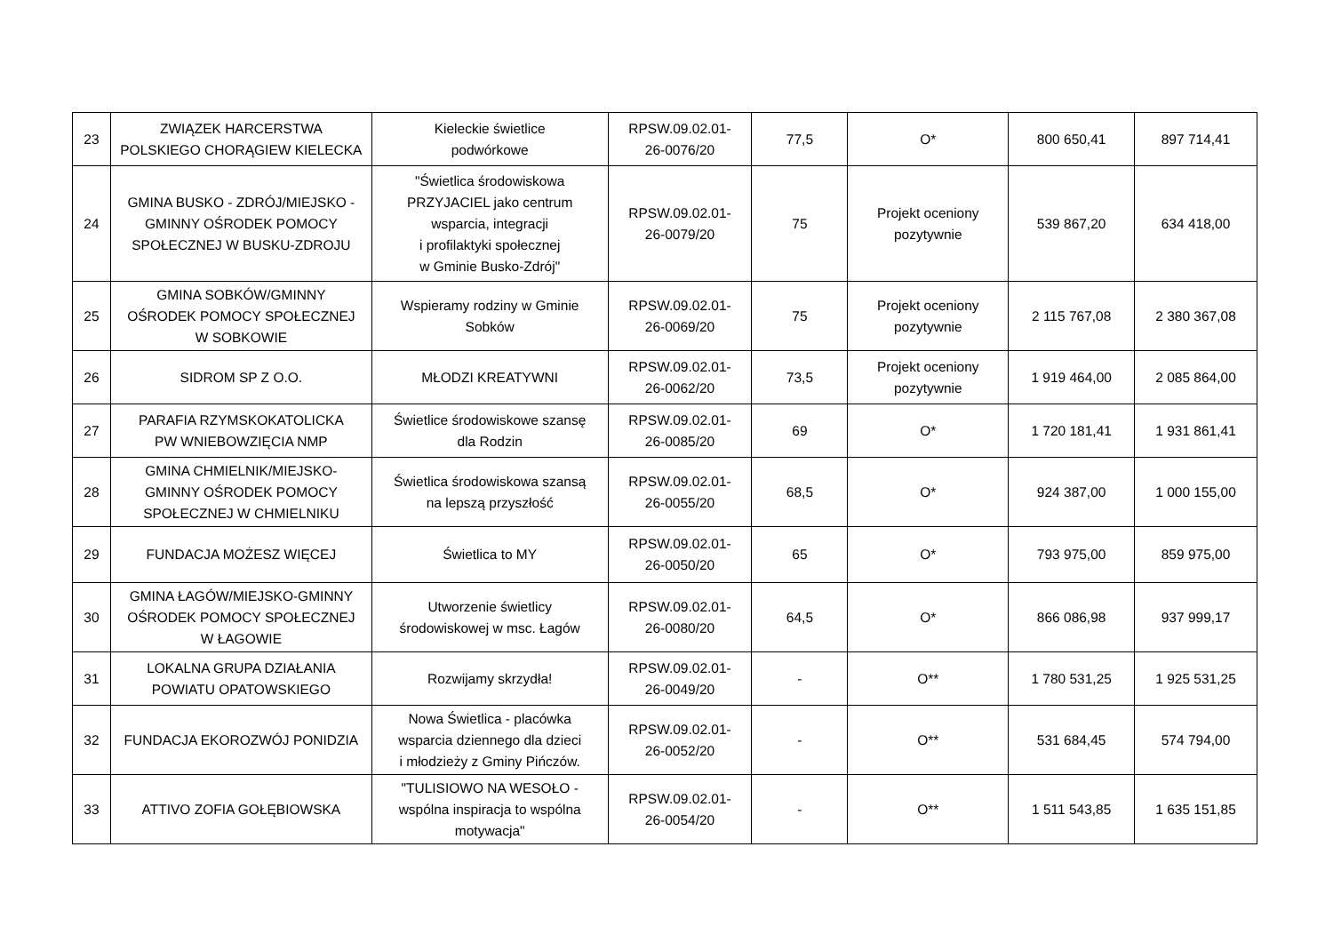| 23 | ZWIĄZEK HARCERSTWA POLSKIEGO CHORĄGIEW KIELECKA | Kieleckie świetlice podwórkowe | RPSW.09.02.01- 26-0076/20 | 77,5 | O* | 800 650,41 | 897 714,41 |
| 24 | GMINA BUSKO - ZDRÓJ/MIEJSKO - GMINNY OŚRODEK POMOCY SPOŁECZNEJ W BUSKU-ZDROJU | "Świetlica środowiskowa PRZYJACIEL jako centrum wsparcia, integracji i profilaktyki społecznej w Gminie Busko-Zdrój" | RPSW.09.02.01- 26-0079/20 | 75 | Projekt oceniony pozytywnie | 539 867,20 | 634 418,00 |
| 25 | GMINA SOBKÓW/GMINNY OŚRODEK POMOCY SPOŁECZNEJ W SOBKOWIE | Wspieramy rodziny w Gminie Sobków | RPSW.09.02.01- 26-0069/20 | 75 | Projekt oceniony pozytywnie | 2 115 767,08 | 2 380 367,08 |
| 26 | SIDROM SP Z O.O. | MŁODZI KREATYWNI | RPSW.09.02.01- 26-0062/20 | 73,5 | Projekt oceniony pozytywnie | 1 919 464,00 | 2 085 864,00 |
| 27 | PARAFIA RZYMSKOKATOLICKA PW WNIEBOWZIĘCIA NMP | Świetlice środowiskowe szansę dla Rodzin | RPSW.09.02.01- 26-0085/20 | 69 | O* | 1 720 181,41 | 1 931 861,41 |
| 28 | GMINA CHMIELNIK/MIEJSKO- GMINNY OŚRODEK POMOCY SPOŁECZNEJ W CHMIELNIKU | Świetlica środowiskowa szansą na lepszą przyszłość | RPSW.09.02.01- 26-0055/20 | 68,5 | O* | 924 387,00 | 1 000 155,00 |
| 29 | FUNDACJA MOŻESZ WIĘCEJ | Świetlica to MY | RPSW.09.02.01- 26-0050/20 | 65 | O* | 793 975,00 | 859 975,00 |
| 30 | GMINA ŁAGÓW/MIEJSKO-GMINNY OŚRODEK POMOCY SPOŁECZNEJ W ŁAGOWIE | Utworzenie świetlicy środowiskowej w msc. Łagów | RPSW.09.02.01- 26-0080/20 | 64,5 | O* | 866 086,98 | 937 999,17 |
| 31 | LOKALNA GRUPA DZIAŁANIA POWIATU OPATOWSKIEGO | Rozwijamy skrzydła! | RPSW.09.02.01- 26-0049/20 | - | O** | 1 780 531,25 | 1 925 531,25 |
| 32 | FUNDACJA EKOROZWÓJ PONIDZIA | Nowa Świetlica - placówka wsparcia dziennego dla dzieci i młodzieży z Gminy Pińczów. | RPSW.09.02.01- 26-0052/20 | - | O** | 531 684,45 | 574 794,00 |
| 33 | ATTIVO ZOFIA GOŁĘBIOWSKA | "TULISIOWO NA WESOŁO - wspólna inspiracja to wspólna motywacja" | RPSW.09.02.01- 26-0054/20 | - | O** | 1 511 543,85 | 1 635 151,85 |